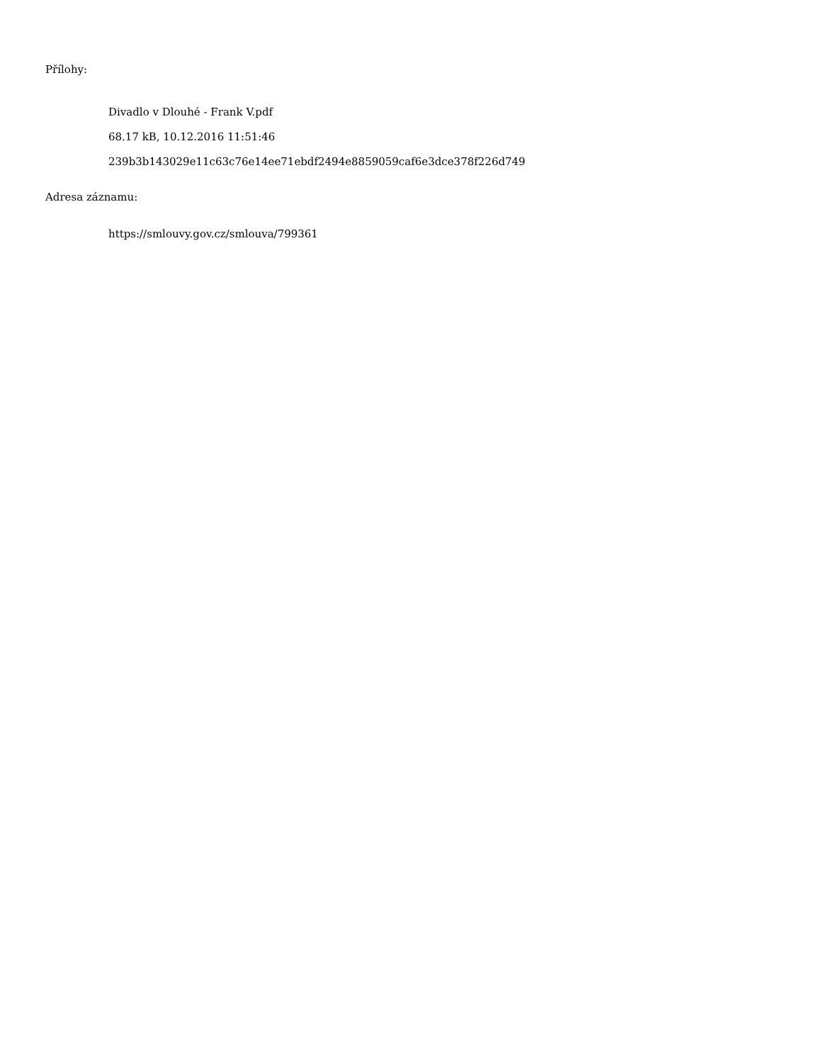Přílohy:
Divadlo v Dlouhé - Frank V.pdf
68.17 kB, 10.12.2016 11:51:46
239b3b143029e11c63c76e14ee71ebdf2494e8859059caf6e3dce378f226d749
Adresa záznamu:
https://smlouvy.gov.cz/smlouva/799361